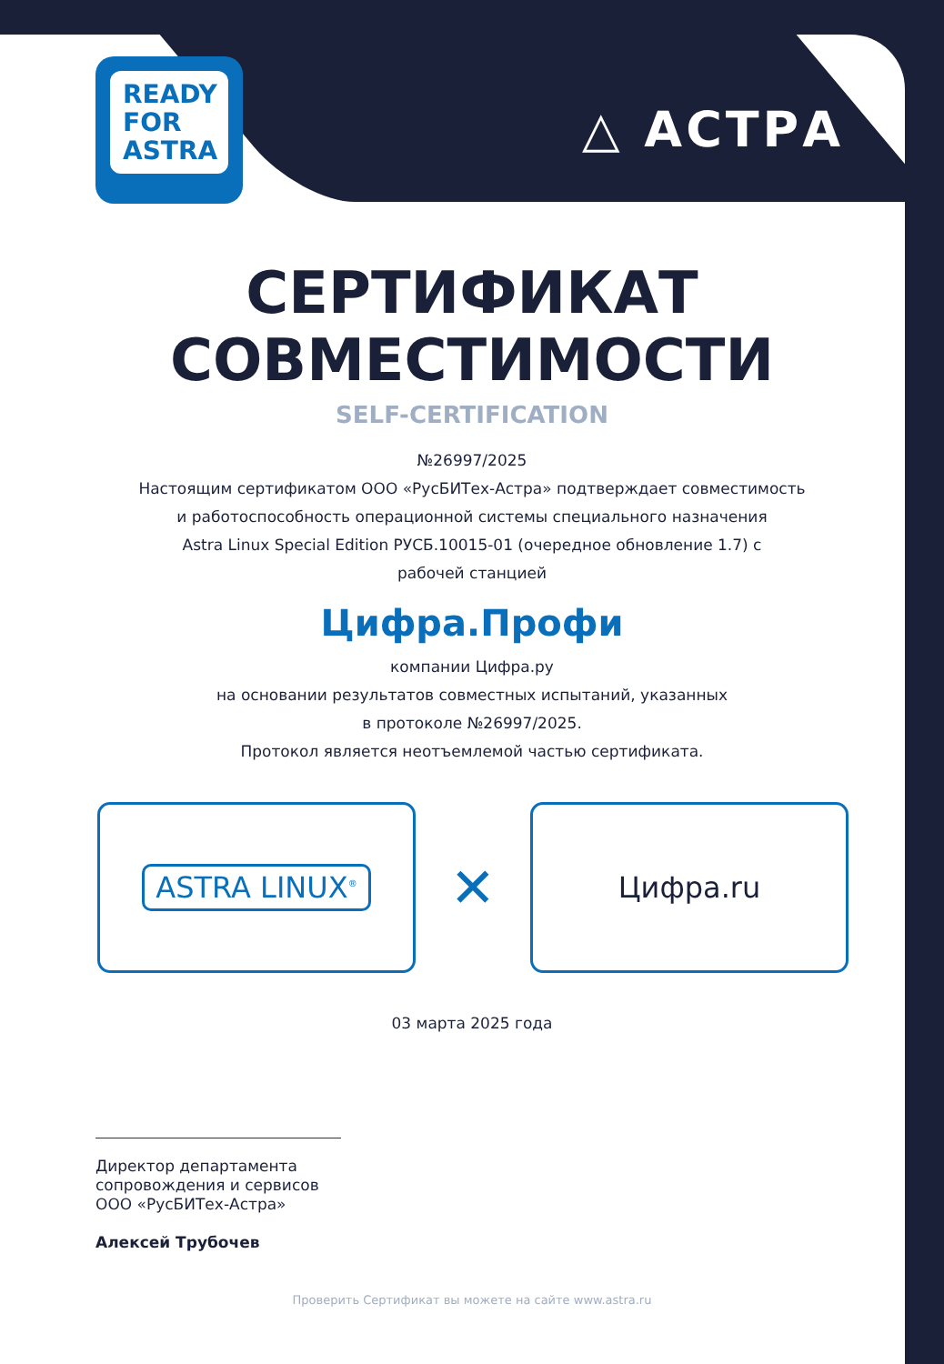READY
FOR
ASTRA
△ АСТРА
СЕРТИФИКАТ
СОВМЕСТИМОСТИ
SELF-CERTIFICATION
№26997/2025
Настоящим сертификатом ООО «РусБИТех-Астра» подтверждает совместимость
и работоспособность операционной системы специального назначения
Astra Linux Special Edition РУСБ.10015-01 (очередное обновление 1.7) с
рабочей станцией
Цифра.Профи
компании Цифра.ру
на основании результатов совместных испытаний, указанных
в протоколе №26997/2025.
Протокол является неотъемлемой частью сертификата.
ASTRA LINUX<sup>®</sup>
✕
Цифра.ru
03 марта 2025 года
Директор департамента
сопровождения и сервисов
ООО «РусБИТех-Астра»
Алексей Трубочев
Проверить Сертификат вы можете на сайте www.astra.ru